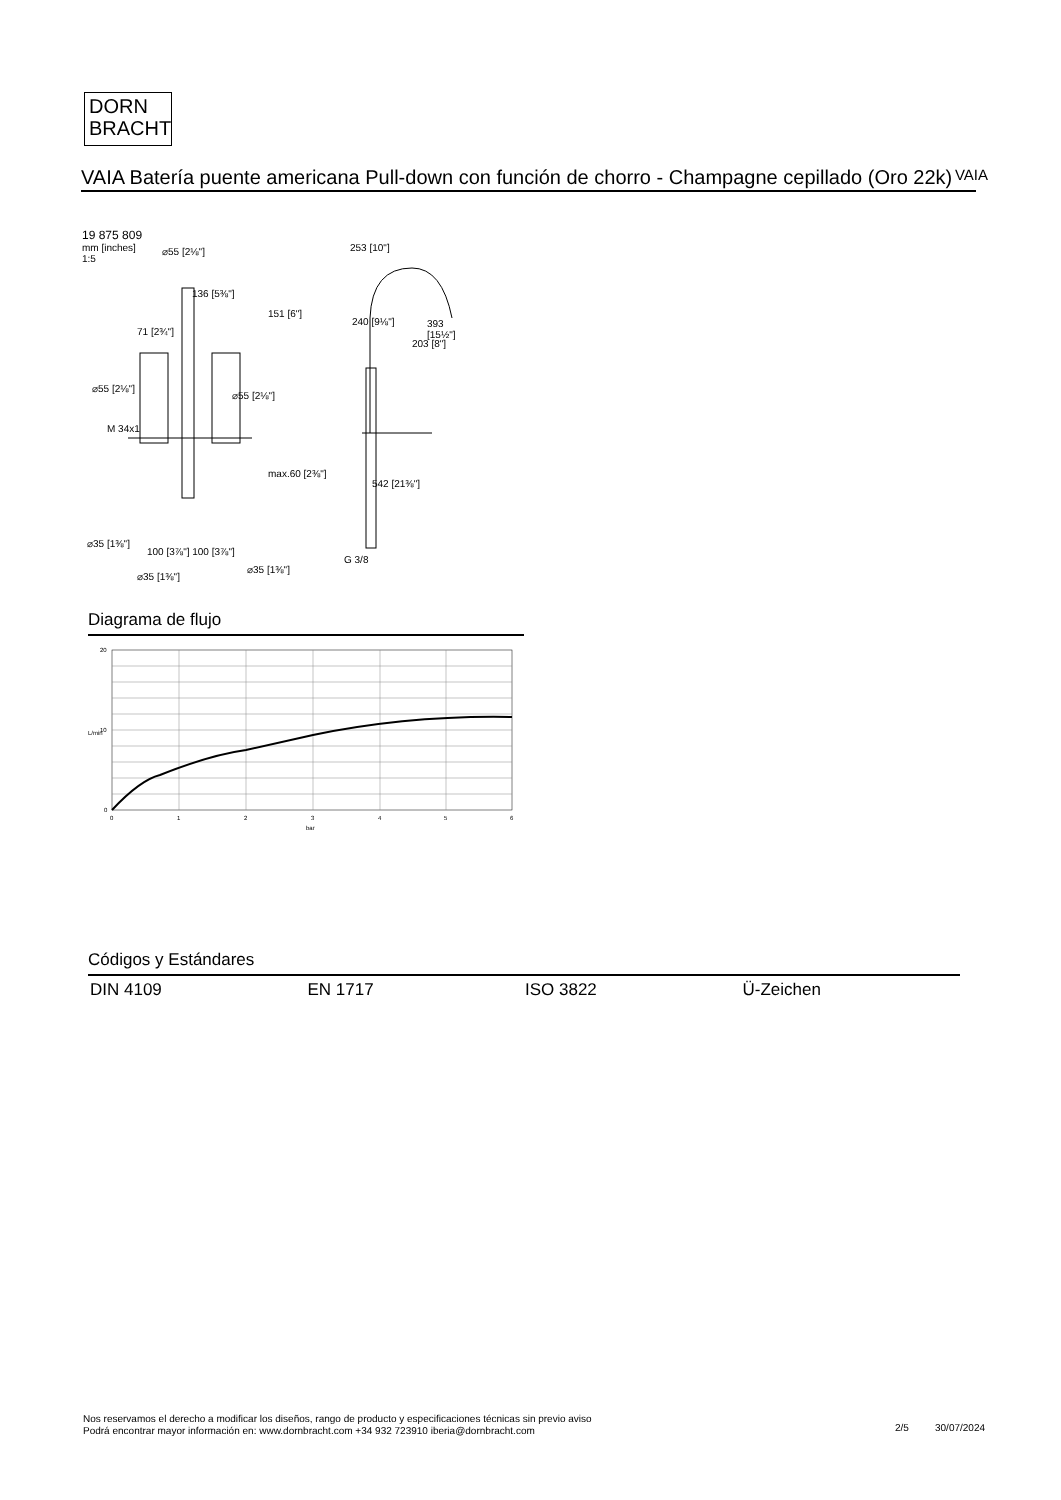DORN
BRACHT
VAIA Batería puente americana Pull-down con función de chorro - Champagne cepillado (Oro 22k)
VAIA
19 875 809
mm [inches]
1:5
⌀55 [2⅛"] 253 [10"]
240 [9⅛"]
136 [5⅜"]
71 [2¾"]
⌀55 [2⅛"]
⌀55 [2⅛"]
M 34x1
151 [6"]
203 [8"]
393 [15½"]
max.60 [2⅜"]
542 [21⅜"]
⌀35 [1⅜"]
100 [3⅞"] 100 [3⅞"]
G 3/8
⌀35 [1⅜"]
⌀35 [1⅜"]
Diagrama de flujo
20
10
0
L/min
0
1
2
3
4
5
6
bar
Códigos y Estándares
DIN 4109 EN 1717 ISO 3822 Ü-Zeichen
Nos reservamos el derecho a modificar los diseños, rango de producto y especificaciones técnicas sin previo aviso
Podrá encontrar mayor información en: www.dornbracht.com +34 932 723910 iberia@dornbracht.com
2/5 30/07/2024